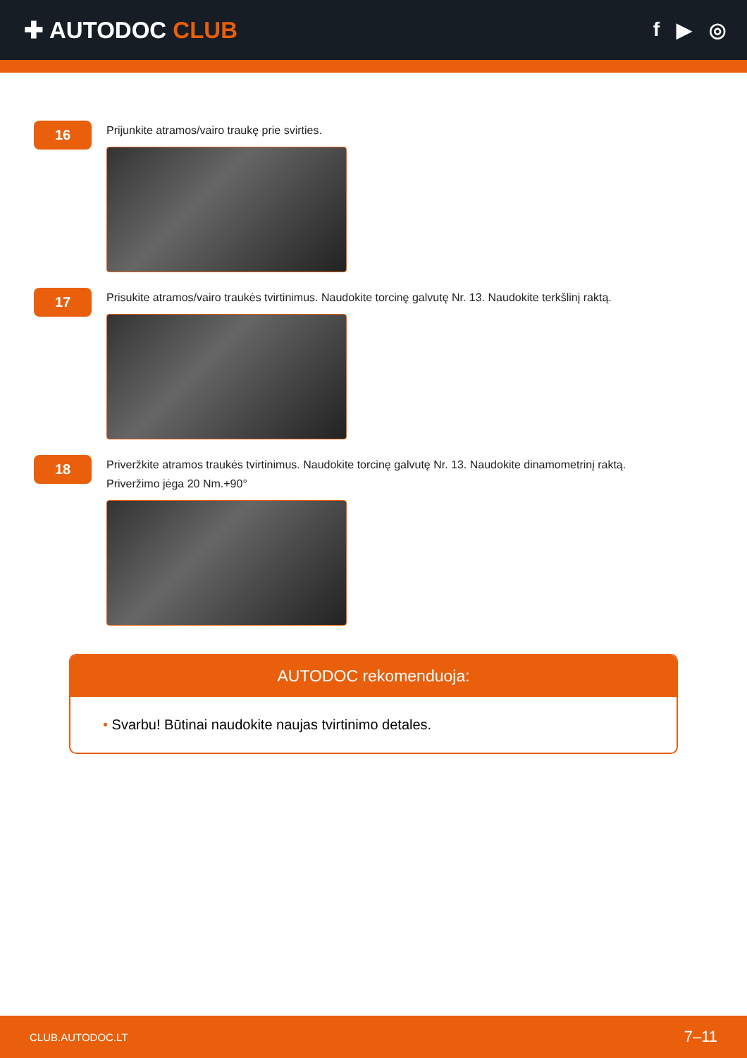✚ AUTODOC CLUB
f ▶ ◎
16
Prijunkite atramos/vairo traukę prie svirties.
17
Prisukite atramos/vairo traukės tvirtinimus. Naudokite torcinę galvutę Nr. 13. Naudokite terkšlinį raktą.
18
Priveržkite atramos traukės tvirtinimus. Naudokite torcinę galvutę Nr. 13. Naudokite dinamometrinį raktą.
Priveržimo jėga 20 Nm.+90°
AUTODOC rekomenduoja:
• Svarbu! Būtinai naudokite naujas tvirtinimo detales.
CLUB.AUTODOC.LT 7–11